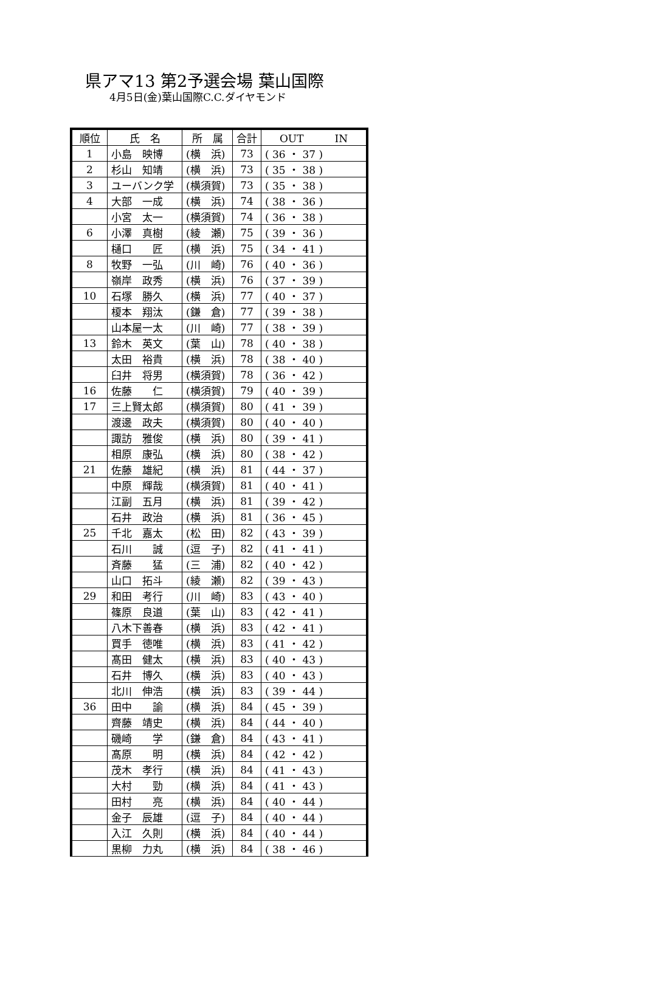県アマ13 第2予選会場 葉山国際
4月5日(金)葉山国際C.C.ダイヤモンド
| 順位 | 氏 名 | 所 属 | 合計 | OUT IN |
| --- | --- | --- | --- | --- |
| 1 | 小島 映博 | (横 浜) | 73 | ( 36 ・ 37 ) |
| 2 | 杉山 知靖 | (横 浜) | 73 | ( 35 ・ 38 ) |
| 3 | ユーバンク学 | (横須賀) | 73 | ( 35 ・ 38 ) |
| 4 | 大部 一成 | (横 浜) | 74 | ( 38 ・ 36 ) |
| | 小宮 太一 | (横須賀) | 74 | ( 36 ・ 38 ) |
| 6 | 小澤 真樹 | (綾 瀬) | 75 | ( 39 ・ 36 ) |
| | 樋口 匠 | (横 浜) | 75 | ( 34 ・ 41 ) |
| 8 | 牧野 一弘 | (川 崎) | 76 | ( 40 ・ 36 ) |
| | 嶺岸 政秀 | (横 浜) | 76 | ( 37 ・ 39 ) |
| 10 | 石塚 勝久 | (横 浜) | 77 | ( 40 ・ 37 ) |
| | 榎本 翔汰 | (鎌 倉) | 77 | ( 39 ・ 38 ) |
| | 山本屋一太 | (川 崎) | 77 | ( 38 ・ 39 ) |
| 13 | 鈴木 英文 | (葉 山) | 78 | ( 40 ・ 38 ) |
| | 太田 裕貴 | (横 浜) | 78 | ( 38 ・ 40 ) |
| | 臼井 将男 | (横須賀) | 78 | ( 36 ・ 42 ) |
| 16 | 佐藤 仁 | (横須賀) | 79 | ( 40 ・ 39 ) |
| 17 | 三上賢太郎 | (横須賀) | 80 | ( 41 ・ 39 ) |
| | 渡邊 政夫 | (横須賀) | 80 | ( 40 ・ 40 ) |
| | 諏訪 雅俊 | (横 浜) | 80 | ( 39 ・ 41 ) |
| | 相原 康弘 | (横 浜) | 80 | ( 38 ・ 42 ) |
| 21 | 佐藤 雄紀 | (横 浜) | 81 | ( 44 ・ 37 ) |
| | 中原 輝哉 | (横須賀) | 81 | ( 40 ・ 41 ) |
| | 江副 五月 | (横 浜) | 81 | ( 39 ・ 42 ) |
| | 石井 政治 | (横 浜) | 81 | ( 36 ・ 45 ) |
| 25 | 千北 嘉太 | (松 田) | 82 | ( 43 ・ 39 ) |
| | 石川 誠 | (逗 子) | 82 | ( 41 ・ 41 ) |
| | 斉藤 猛 | (三 浦) | 82 | ( 40 ・ 42 ) |
| | 山口 拓斗 | (綾 瀬) | 82 | ( 39 ・ 43 ) |
| 29 | 和田 考行 | (川 崎) | 83 | ( 43 ・ 40 ) |
| | 篠原 良道 | (葉 山) | 83 | ( 42 ・ 41 ) |
| | 八木下善春 | (横 浜) | 83 | ( 42 ・ 41 ) |
| | 買手 徳唯 | (横 浜) | 83 | ( 41 ・ 42 ) |
| | 髙田 健太 | (横 浜) | 83 | ( 40 ・ 43 ) |
| | 石井 博久 | (横 浜) | 83 | ( 40 ・ 43 ) |
| | 北川 伸浩 | (横 浜) | 83 | ( 39 ・ 44 ) |
| 36 | 田中 諭 | (横 浜) | 84 | ( 45 ・ 39 ) |
| | 齊藤 靖史 | (横 浜) | 84 | ( 44 ・ 40 ) |
| | 磯崎 学 | (鎌 倉) | 84 | ( 43 ・ 41 ) |
| | 髙原 明 | (横 浜) | 84 | ( 42 ・ 42 ) |
| | 茂木 孝行 | (横 浜) | 84 | ( 41 ・ 43 ) |
| | 大村 勁 | (横 浜) | 84 | ( 41 ・ 43 ) |
| | 田村 亮 | (横 浜) | 84 | ( 40 ・ 44 ) |
| | 金子 辰雄 | (逗 子) | 84 | ( 40 ・ 44 ) |
| | 入江 久則 | (横 浜) | 84 | ( 40 ・ 44 ) |
| | 黒柳 力丸 | (横 浜) | 84 | ( 38 ・ 46 ) |